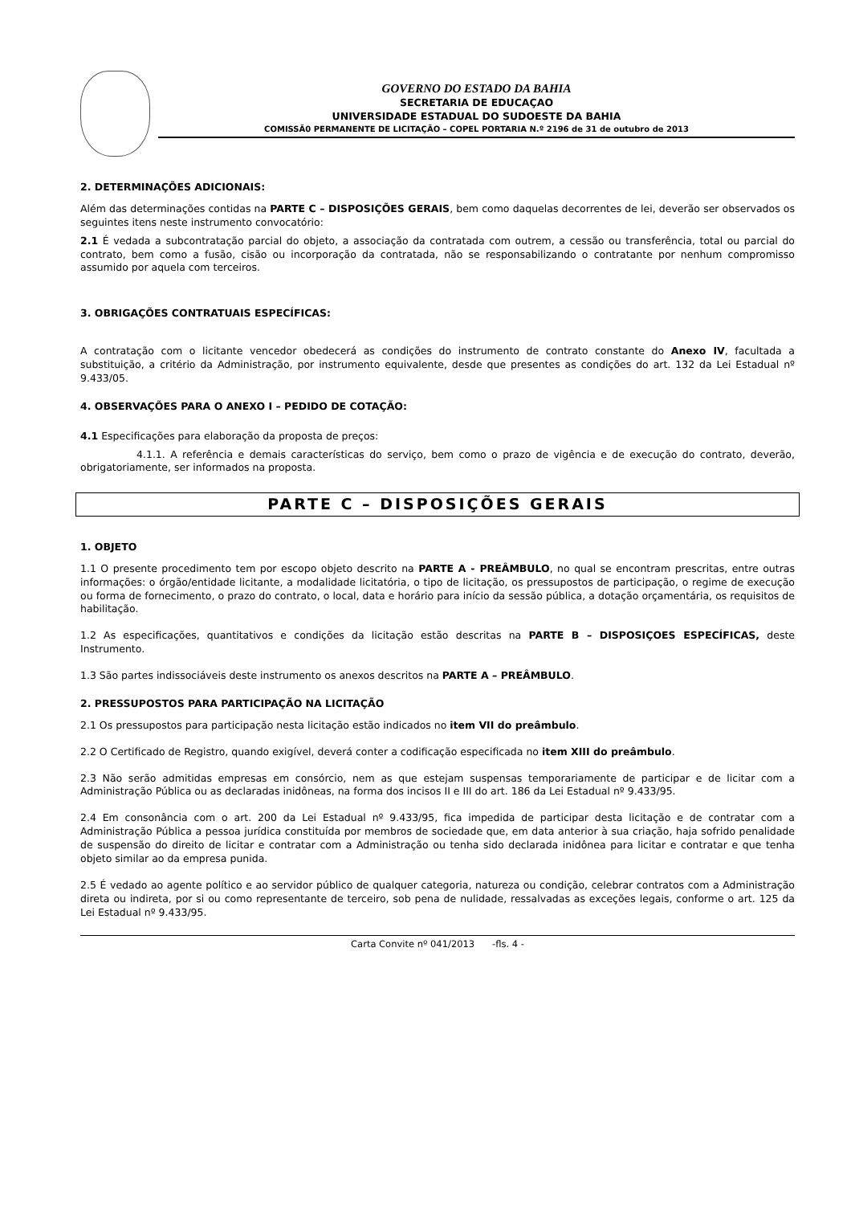GOVERNO DO ESTADO DA BAHIA
SECRETARIA DE EDUCAÇAO
UNIVERSIDADE ESTADUAL DO SUDOESTE DA BAHIA
COMISSÃ0 PERMANENTE DE LICITAÇÃO – COPEL PORTARIA N.º 2196 de 31 de outubro de 2013
2. DETERMINAÇÕES ADICIONAIS:
Além das determinações contidas na PARTE C – DISPOSIÇÕES GERAIS, bem como daquelas decorrentes de lei, deverão ser observados os seguintes itens neste instrumento convocatório:
2.1 É vedada a subcontratação parcial do objeto, a associação da contratada com outrem, a cessão ou transferência, total ou parcial do contrato, bem como a fusão, cisão ou incorporação da contratada, não se responsabilizando o contratante por nenhum compromisso assumido por aquela com terceiros.
3. OBRIGAÇÕES CONTRATUAIS ESPECÍFICAS:
A contratação com o licitante vencedor obedecerá as condições do instrumento de contrato constante do Anexo IV, facultada a substituição, a critério da Administração, por instrumento equivalente, desde que presentes as condições do art. 132 da Lei Estadual nº 9.433/05.
4. OBSERVAÇÕES PARA O ANEXO I – PEDIDO DE COTAÇÃO:
4.1 Especificações para elaboração da proposta de preços:
4.1.1. A referência e demais características do serviço, bem como o prazo de vigência e de execução do contrato, deverão, obrigatoriamente, ser informados na proposta.
PARTE C – DISPOSIÇÕES GERAIS
1. OBJETO
1.1 O presente procedimento tem por escopo objeto descrito na PARTE A - PREÂMBULO, no qual se encontram prescritas, entre outras informações: o órgão/entidade licitante, a modalidade licitatória, o tipo de licitação, os pressupostos de participação, o regime de execução ou forma de fornecimento, o prazo do contrato, o local, data e horário para início da sessão pública, a dotação orçamentária, os requisitos de habilitação.
1.2 As especificações, quantitativos e condições da licitação estão descritas na PARTE B – DISPOSIÇOES ESPECÍFICAS, deste Instrumento.
1.3 São partes indissociáveis deste instrumento os anexos descritos na PARTE A – PREÂMBULO.
2. PRESSUPOSTOS PARA PARTICIPAÇÃO NA LICITAÇÃO
2.1 Os pressupostos para participação nesta licitação estão indicados no item VII do preâmbulo.
2.2 O Certificado de Registro, quando exigível, deverá conter a codificação especificada no item XIII do preâmbulo.
2.3 Não serão admitidas empresas em consórcio, nem as que estejam suspensas temporariamente de participar e de licitar com a Administração Pública ou as declaradas inidôneas, na forma dos incisos II e III do art. 186 da Lei Estadual nº 9.433/95.
2.4 Em consonância com o art. 200 da Lei Estadual nº 9.433/95, fica impedida de participar desta licitação e de contratar com a Administração Pública a pessoa jurídica constituída por membros de sociedade que, em data anterior à sua criação, haja sofrido penalidade de suspensão do direito de licitar e contratar com a Administração ou tenha sido declarada inidônea para licitar e contratar e que tenha objeto similar ao da empresa punida.
2.5 É vedado ao agente político e ao servidor público de qualquer categoria, natureza ou condição, celebrar contratos com a Administração direta ou indireta, por si ou como representante de terceiro, sob pena de nulidade, ressalvadas as exceções legais, conforme o art. 125 da Lei Estadual nº 9.433/95.
Carta Convite nº 041/2013 -fls. 4 -